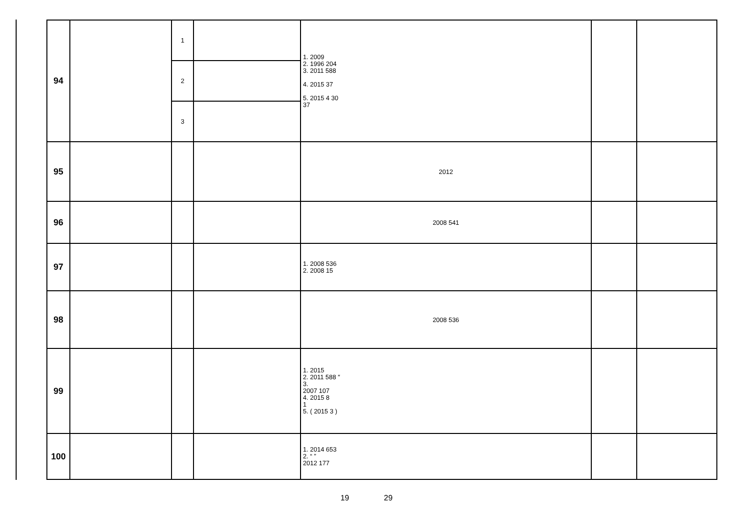| 94 | | 1 | | 1. 2009 2. 1996 204 3. 2011 588 4. 2015 37 5. 2015 4 30 37 | | |
| | | 2 | | | | |
| | | 3 | | | | |
| 95 | | | | 2012 | | |
| 96 | | | | 2008 541 | | |
| 97 | | | | 1. 2008 536 2. 2008 15 | | |
| 98 | | | | 2008 536 | | |
| 99 | | | | 1. 2015 2. 2011 588 ″ 3. 2007 107 4. 2015 8 1 5. ( 2015 3 ) | | |
| 100 | | | | 1. 2014 653 2. “ ” 2012 177 | | |
19 29